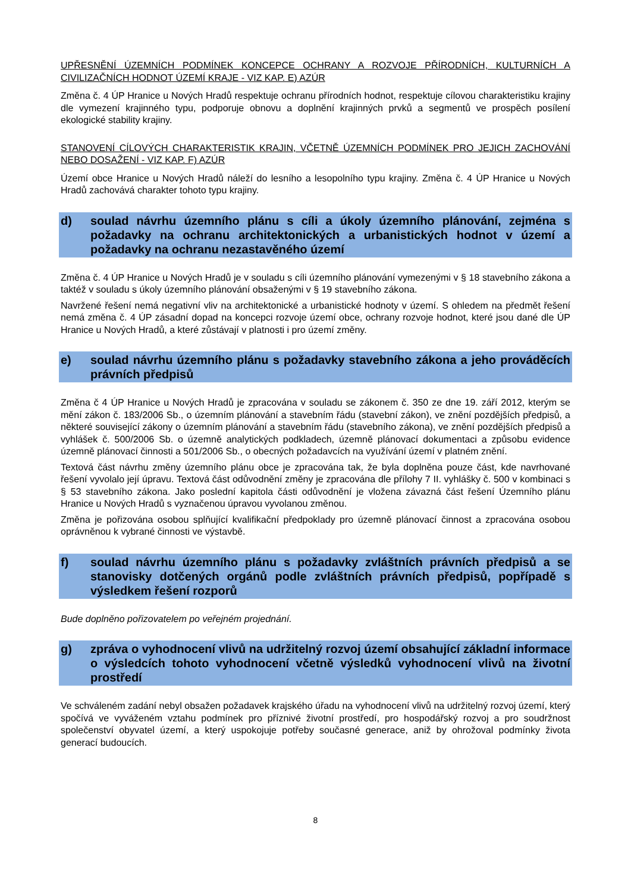UPŘESNĚNÍ ÚZEMNÍCH PODMÍNEK KONCEPCE OCHRANY A ROZVOJE PŘÍRODNÍCH, KULTURNÍCH A CIVILIZAČNÍCH HODNOT ÚZEMÍ KRAJE - VIZ KAP. E) AZÚR
Změna č. 4 ÚP Hranice u Nových Hradů respektuje ochranu přírodních hodnot, respektuje cílovou charakteristiku krajiny dle vymezení krajinného typu, podporuje obnovu a doplnění krajinných prvků a segmentů ve prospěch posílení ekologické stability krajiny.
STANOVENÍ CÍLOVÝCH CHARAKTERISTIK KRAJIN, VČETNĚ ÚZEMNÍCH PODMÍNEK PRO JEJICH ZACHOVÁNÍ NEBO DOSAŽENÍ - VIZ KAP. F) AZÚR
Území obce Hranice u Nových Hradů náleží do lesního a lesopolního typu krajiny. Změna č. 4 ÚP Hranice u Nových Hradů zachovává charakter tohoto typu krajiny.
d) soulad návrhu územního plánu s cíli a úkoly územního plánování, zejména s požadavky na ochranu architektonických a urbanistických hodnot v území a požadavky na ochranu nezastavěného území
Změna č. 4 ÚP Hranice u Nových Hradů je v souladu s cíli územního plánování vymezenými v § 18 stavebního zákona a taktéž v souladu s úkoly územního plánování obsaženými v § 19 stavebního zákona.
Navržené řešení nemá negativní vliv na architektonické a urbanistické hodnoty v území. S ohledem na předmět řešení nemá změna č. 4 ÚP zásadní dopad na koncepci rozvoje území obce, ochrany rozvoje hodnot, které jsou dané dle ÚP Hranice u Nových Hradů, a které zůstávají v platnosti i pro území změny.
e) soulad návrhu územního plánu s požadavky stavebního zákona a jeho prováděcích právních předpisů
Změna č 4 ÚP Hranice u Nových Hradů je zpracována v souladu se zákonem č. 350 ze dne 19. září 2012, kterým se mění zákon č. 183/2006 Sb., o územním plánování a stavebním řádu (stavební zákon), ve znění pozdějších předpisů, a některé související zákony o územním plánování a stavebním řádu (stavebního zákona), ve znění pozdějších předpisů a vyhlášek č. 500/2006 Sb. o územně analytických podkladech, územně plánovací dokumentaci a způsobu evidence územně plánovací činnosti a 501/2006 Sb., o obecných požadavcích na využívání území v platném znění.
Textová část návrhu změny územního plánu obce je zpracována tak, že byla doplněna pouze část, kde navrhované řešení vyvolalo její úpravu. Textová část odůvodnění změny je zpracována dle přílohy 7 II. vyhlášky č. 500 v kombinaci s § 53 stavebního zákona. Jako poslední kapitola části odůvodnění je vložena závazná část řešení Územního plánu Hranice u Nových Hradů s vyznačenou úpravou vyvolanou změnou.
Změna je pořizována osobou splňující kvalifikační předpoklady pro územně plánovací činnost a zpracována osobou oprávněnou k vybrané činnosti ve výstavbě.
f) soulad návrhu územního plánu s požadavky zvláštních právních předpisů a se stanovisky dotčených orgánů podle zvláštních právních předpisů, popřípadě s výsledkem řešení rozporů
Bude doplněno pořizovatelem po veřejném projednání.
g) zpráva o vyhodnocení vlivů na udržitelný rozvoj území obsahující základní informace o výsledcích tohoto vyhodnocení včetně výsledků vyhodnocení vlivů na životní prostředí
Ve schváleném zadání nebyl obsažen požadavek krajského úřadu na vyhodnocení vlivů na udržitelný rozvoj území, který spočívá ve vyváženém vztahu podmínek pro příznivé životní prostředí, pro hospodářský rozvoj a pro soudržnost společenství obyvatel území, a který uspokojuje potřeby současné generace, aniž by ohrožoval podmínky života generací budoucích.
8